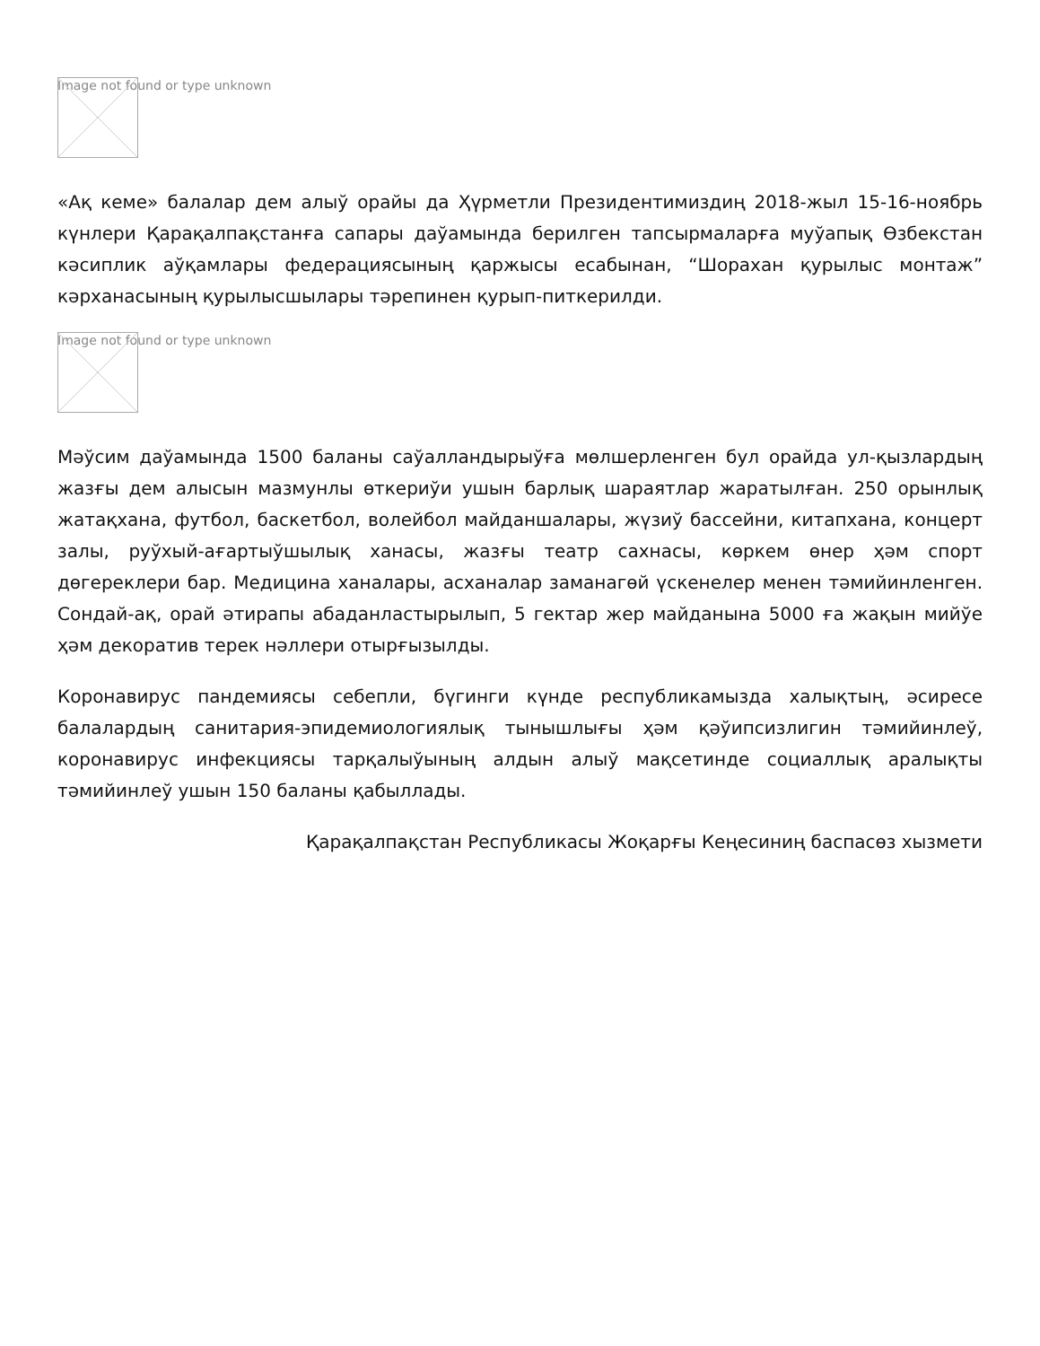Image not found or type unknown
«Ақ кеме» балалар дем алыў орайы да Ҳүрметли Президентимиздиң 2018-жыл 15-16-ноябрь күнлери Қарақалпақстанға сапары даўамында берилген тапсырмаларға муўапық Өзбекстан кәсиплик аўқамлары федерациясының қаржысы есабынан, “Шорахан қурылыс монтаж” кәрханасының қурылысшылары тәрепинен қурып-питкерилди.
Image not found or type unknown
Мәўсим даўамында 1500 баланы саўалландырыўға мөлшерленген бул орайда ул-қызлардың жазғы дем алысын мазмунлы өткериўи ушын барлық шараятлар жаратылған. 250 орынлық жатақхана, футбол, баскетбол, волейбол майданшалары, жүзиў бассейни, китапхана, концерт залы, руўхый-ағартыўшылық ханасы, жазғы театр сахнасы, көркем өнер ҳәм спорт дөгереклери бар. Медицина ханалары, асханалар заманагөй үскенелер менен тәмийинленген. Сондай-ақ, орай әтирапы абаданластырылып, 5 гектар жер майданына 5000 ға жақын мийўе ҳәм декоратив терек нәллери отырғызылды.
Коронавирус пандемиясы себепли, бүгинги күнде республикамызда халықтың, әсиресе балалардың санитария-эпидемиологиялық тынышлығы ҳәм қәўипсизлигин тәмийинлеў, коронавирус инфекциясы тарқалыўының алдын алыў мақсетинде социаллық аралықты тәмийинлеў ушын 150 баланы қабыллады.
Қарақалпақстан Республикасы Жоқарғы Кеңесиниң баспасөз хызмети